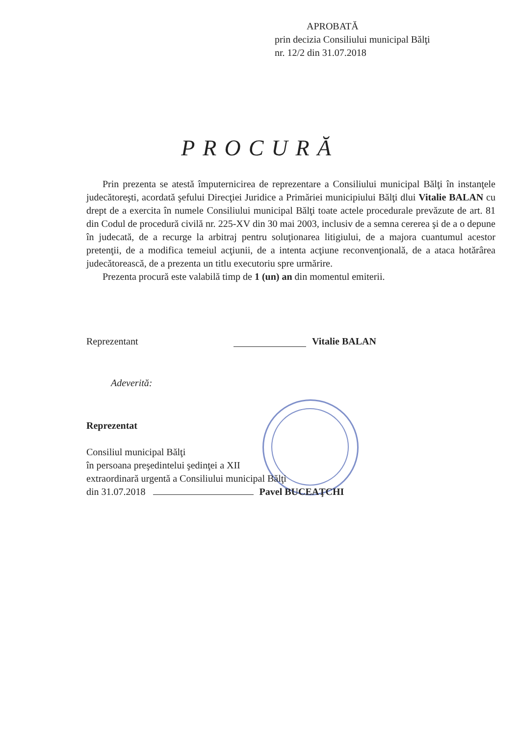APROBATĂ
prin decizia Consiliului municipal Bălţi
nr. 12/2 din 31.07.2018
PROCURĂ
Prin prezenta se atestă împuternicirea de reprezentare a Consiliului municipal Bălţi în instanţele judecătoreşti, acordată şefului Direcţiei Juridice a Primăriei municipiului Bălţi dlui Vitalie BALAN cu drept de a exercita în numele Consiliului municipal Bălţi toate actele procedurale prevăzute de art. 81 din Codul de procedură civilă nr. 225-XV din 30 mai 2003, inclusiv de a semna cererea şi de a o depune în judecată, de a recurge la arbitraj pentru soluţionarea litigiului, de a majora cuantumul acestor pretenţii, de a modifica temeiul acţiunii, de a intenta acţiune reconvenţională, de a ataca hotărârea judecătorească, de a prezenta un titlu executoriu spre urmărire.
Prezenta procură este valabilă timp de 1 (un) an din momentul emiterii.
Reprezentant Vitalie BALAN
Adeverită:
Reprezentat
Consiliul municipal Bălţi
în persoana preşedintelui şedinţei a XII
extraordinară urgentă a Consiliului municipal Bălţi
din 31.07.2018 Pavel BUCEAŢCHI